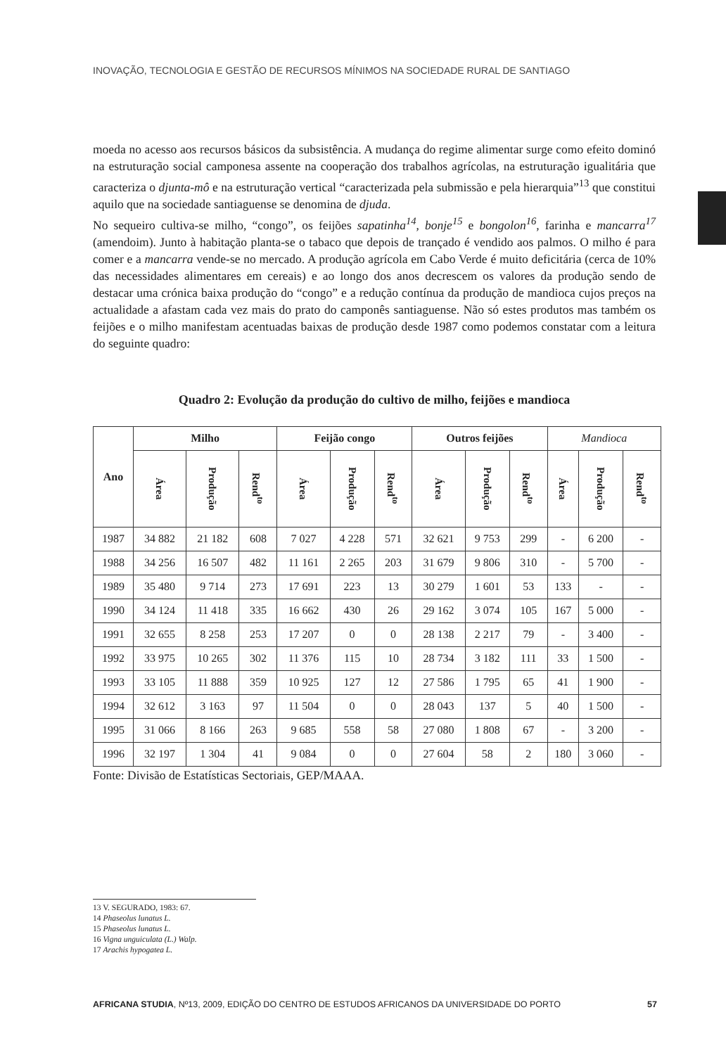INOVAÇÃO, TECNOLOGIA E GESTÃO DE RECURSOS MÍNIMOS NA SOCIEDADE RURAL DE SANTIAGO
moeda no acesso aos recursos básicos da subsistência. A mudança do regime alimentar surge como efeito dominó na estruturação social camponesa assente na cooperação dos trabalhos agrícolas, na estruturação igualitária que caracteriza o djunta-mô e na estruturação vertical “caracterizada pela submissão e pela hierarquia”<sup>13</sup> que constitui aquilo que na sociedade santiaguense se denomina de djuda.
No sequeiro cultiva-se milho, “congo”, os feijões sapatinha<sup>14</sup>, bonje<sup>15</sup> e bongolon<sup>16</sup>, farinha e mancarra<sup>17</sup> (amendoim). Junto à habitação planta-se o tabaco que depois de trançado é vendido aos palmos. O milho é para comer e a mancarra vende-se no mercado. A produção agrícola em Cabo Verde é muito deficitária (cerca de 10% das necessidades alimentares em cereais) e ao longo dos anos decrescem os valores da produção sendo de destacar uma crónica baixa produção do “congo” e a redução contínua da produção de mandioca cujos preços na actualidade a afastam cada vez mais do prato do camponês santiaguense. Não só estes produtos mas também os feijões e o milho manifestam acentuadas baixas de produção desde 1987 como podemos constatar com a leitura do seguinte quadro:
Quadro 2: Evolução da produção do cultivo de milho, feijões e mandioca
| Ano | Milho | | | Feijão congo | | | Outros feijões | | | Mandioca | | |
| --- | --- | --- | --- | --- | --- | --- | --- | --- | --- | --- | --- | --- |
| | Área | Produção | Rend<sup>to</sup> | Área | Produção | Rend<sup>to</sup> | Área | Produção | Rend<sup>to</sup> | Área | Produção | Rend<sup>to</sup> |
| 1987 | 34 882 | 21 182 | 608 | 7 027 | 4 228 | 571 | 32 621 | 9 753 | 299 | - | 6 200 | - |
| 1988 | 34 256 | 16 507 | 482 | 11 161 | 2 265 | 203 | 31 679 | 9 806 | 310 | - | 5 700 | - |
| 1989 | 35 480 | 9 714 | 273 | 17 691 | 223 | 13 | 30 279 | 1 601 | 53 | 133 | - | - |
| 1990 | 34 124 | 11 418 | 335 | 16 662 | 430 | 26 | 29 162 | 3 074 | 105 | 167 | 5 000 | - |
| 1991 | 32 655 | 8 258 | 253 | 17 207 | 0 | 0 | 28 138 | 2 217 | 79 | - | 3 400 | - |
| 1992 | 33 975 | 10 265 | 302 | 11 376 | 115 | 10 | 28 734 | 3 182 | 111 | 33 | 1 500 | - |
| 1993 | 33 105 | 11 888 | 359 | 10 925 | 127 | 12 | 27 586 | 1 795 | 65 | 41 | 1 900 | - |
| 1994 | 32 612 | 3 163 | 97 | 11 504 | 0 | 0 | 28 043 | 137 | 5 | 40 | 1 500 | - |
| 1995 | 31 066 | 8 166 | 263 | 9 685 | 558 | 58 | 27 080 | 1 808 | 67 | - | 3 200 | - |
| 1996 | 32 197 | 1 304 | 41 | 9 084 | 0 | 0 | 27 604 | 58 | 2 | 180 | 3 060 | - |
Fonte: Divisão de Estatísticas Sectoriais, GEP/MAAA.
13 V. SEGURADO, 1983: 67.
14 Phaseolus lunatus L.
15 Phaseolus lunatus L.
16 Vigna unguiculata (L.) Walp.
17 Arachis hypogatea L.
AFRICANA STUDIA, Nº13, 2009, EDIÇÃO DO CENTRO DE ESTUDOS AFRICANOS DA UNIVERSIDADE DO PORTO 57